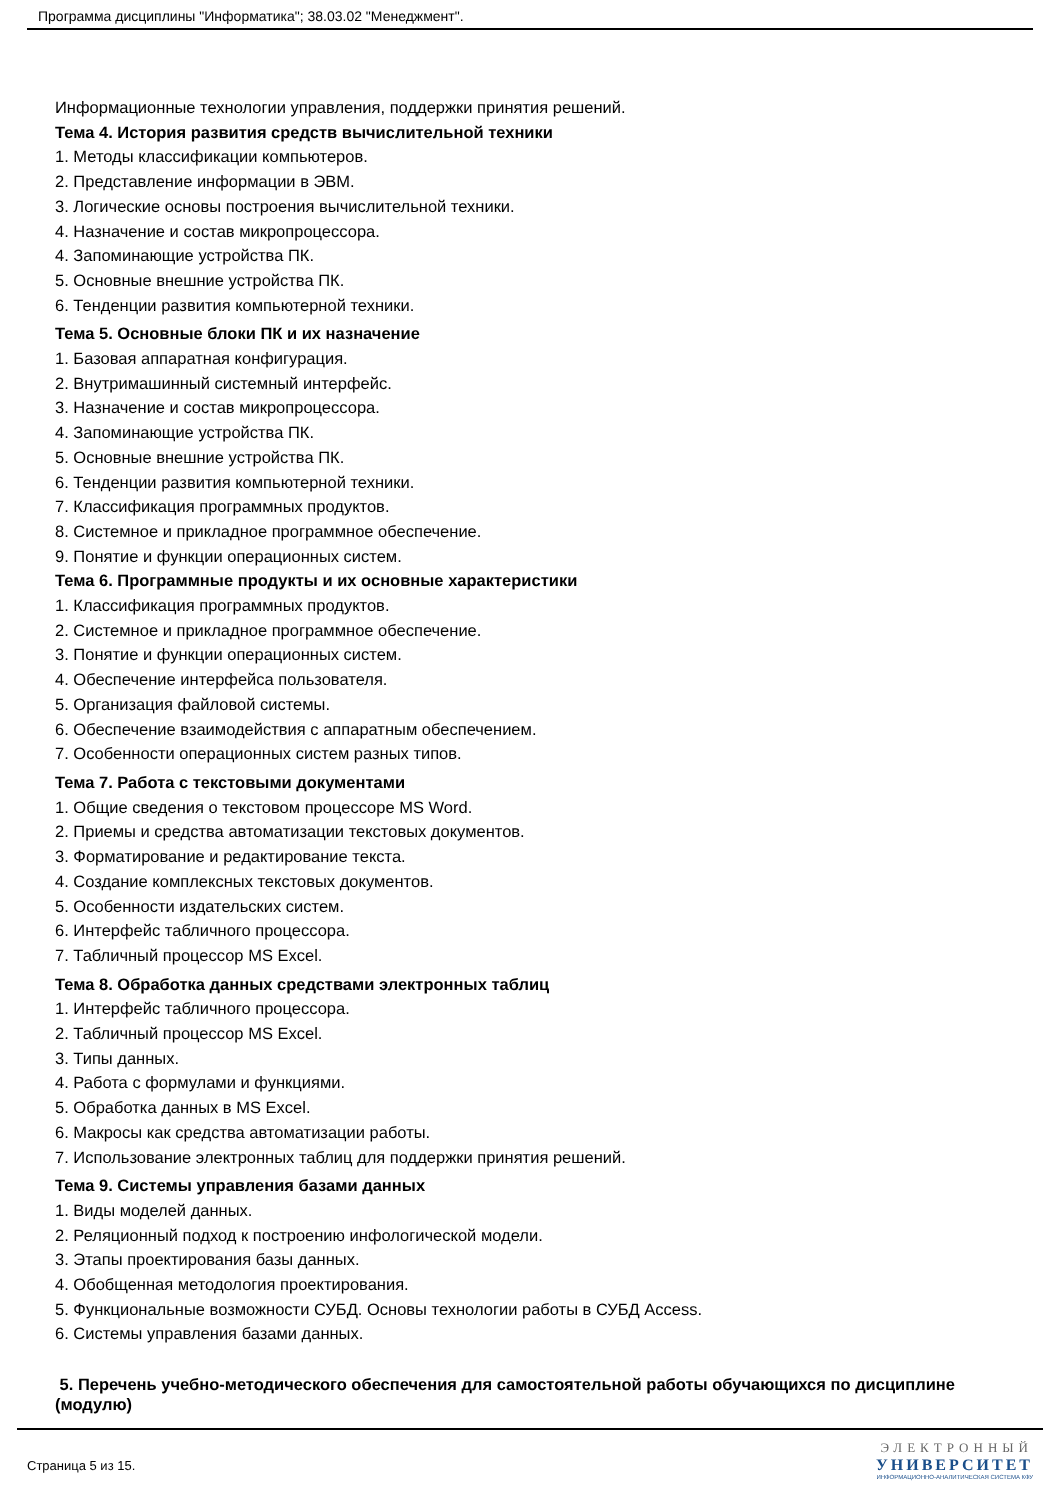Программа дисциплины "Информатика"; 38.03.02 "Менеджмент".
Информационные технологии управления, поддержки принятия решений.
Тема 4. История развития средств вычислительной техники
1. Методы классификации компьютеров.
2. Представление информации в ЭВМ.
3. Логические основы построения вычислительной техники.
4. Назначение и состав микропроцессора.
4. Запоминающие устройства ПК.
5. Основные внешние устройства ПК.
6. Тенденции развития компьютерной техники.
Тема 5. Основные блоки ПК и их назначение
1. Базовая аппаратная конфигурация.
2. Внутримашинный системный интерфейс.
3. Назначение и состав микропроцессора.
4. Запоминающие устройства ПК.
5. Основные внешние устройства ПК.
6. Тенденции развития компьютерной техники.
7. Классификация программных продуктов.
8. Системное и прикладное программное обеспечение.
9. Понятие и функции операционных систем.
Тема 6. Программные продукты и их основные характеристики
1. Классификация программных продуктов.
2. Системное и прикладное программное обеспечение.
3. Понятие и функции операционных систем.
4. Обеспечение интерфейса пользователя.
5. Организация файловой системы.
6. Обеспечение взаимодействия с аппаратным обеспечением.
7. Особенности операционных систем разных типов.
Тема 7. Работа с текстовыми документами
1. Общие сведения о текстовом процессоре MS Word.
2. Приемы и средства автоматизации текстовых документов.
3. Форматирование и редактирование текста.
4. Создание комплексных текстовых документов.
5. Особенности издательских систем.
6. Интерфейс табличного процессора.
7. Табличный процессор MS Excel.
Тема 8. Обработка данных средствами электронных таблиц
1. Интерфейс табличного процессора.
2. Табличный процессор MS Excel.
3. Типы данных.
4. Работа с формулами и функциями.
5. Обработка данных в MS Excel.
6. Макросы как средства автоматизации работы.
7. Использование электронных таблиц для поддержки принятия решений.
Тема 9. Системы управления базами данных
1. Виды моделей данных.
2. Реляционный подход к построению инфологической модели.
3. Этапы проектирования базы данных.
4. Обобщенная методология проектирования.
5. Функциональные возможности СУБД. Основы технологии работы в СУБД Access.
6. Системы управления базами данных.
5. Перечень учебно-методического обеспечения для самостоятельной работы обучающихся по дисциплине (модулю)
Страница 5 из 15.
ЭЛЕКТРОННЫЙ
УНИВЕРСИТЕТ
ИНФОРМАЦИОННО-АНАЛИТИЧЕСКАЯ СИСТЕМА КФУ